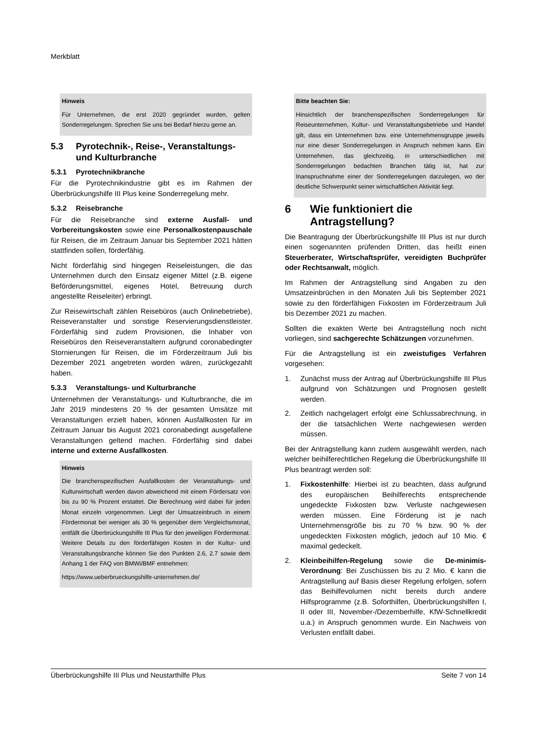Merkblatt
Hinweis
Für Unternehmen, die erst 2020 gegründet wurden, gelten Sonderregelungen. Sprechen Sie uns bei Bedarf hierzu gerne an.
5.3 Pyrotechnik-, Reise-, Veranstaltungs- und Kulturbranche
5.3.1 Pyrotechnikbranche
Für die Pyrotechnikindustrie gibt es im Rahmen der Überbrückungshilfe III Plus keine Sonderregelung mehr.
5.3.2 Reisebranche
Für die Reisebranche sind externe Ausfall- und Vorbereitungskosten sowie eine Personalkostenpauschale für Reisen, die im Zeitraum Januar bis September 2021 hätten stattfinden sollen, förderfähig.
Nicht förderfähig sind hingegen Reiseleistungen, die das Unternehmen durch den Einsatz eigener Mittel (z.B. eigene Beförderungsmittel, eigenes Hotel, Betreuung durch angestellte Reiseleiter) erbringt.
Zur Reisewirtschaft zählen Reisebüros (auch Onlinebetriebe), Reiseveranstalter und sonstige Reservierungsdienstleister. Förderfähig sind zudem Provisionen, die Inhaber von Reisebüros den Reiseveranstaltern aufgrund coronabedingter Stornierungen für Reisen, die im Förderzeitraum Juli bis Dezember 2021 angetreten worden wären, zurückgezahlt haben.
5.3.3 Veranstaltungs- und Kulturbranche
Unternehmen der Veranstaltungs- und Kulturbranche, die im Jahr 2019 mindestens 20 % der gesamten Umsätze mit Veranstaltungen erzielt haben, können Ausfallkosten für im Zeitraum Januar bis August 2021 coronabedingt ausgefallene Veranstaltungen geltend machen. Förderfähig sind dabei interne und externe Ausfallkosten.
Hinweis
Die branchenspezifischen Ausfallkosten der Veranstaltungs- und Kulturwirtschaft werden davon abweichend mit einem Fördersatz von bis zu 90 % Prozent erstattet. Die Berechnung wird dabei für jeden Monat einzeln vorgenommen. Liegt der Umsatzeinbruch in einem Fördermonat bei weniger als 30 % gegenüber dem Vergleichsmonat, entfällt die Überbrückungshilfe III Plus für den jeweiligen Fördermonat. Weitere Details zu den förderfähigen Kosten in der Kultur- und Veranstaltungsbranche können Sie den Punkten 2.6, 2.7 sowie dem Anhang 1 der FAQ von BMWi/BMF entnehmen:
https://www.ueberbrueckungshilfe-unternehmen.de/
Bitte beachten Sie:
Hinsichtlich der branchenspezifischen Sonderregelungen für Reiseunternehmen, Kultur- und Veranstaltungsbetriebe und Handel gilt, dass ein Unternehmen bzw. eine Unternehmensgruppe jeweils nur eine dieser Sonderregelungen in Anspruch nehmen kann. Ein Unternehmen, das gleichzeitig, in unterschiedlichen mit Sonderregelungen bedachten Branchen tätig ist, hat zur Inanspruchnahme einer der Sonderregelungen darzulegen, wo der deutliche Schwerpunkt seiner wirtschaftlichen Aktivität liegt.
6 Wie funktioniert die Antragstellung?
Die Beantragung der Überbrückungshilfe III Plus ist nur durch einen sogenannten prüfenden Dritten, das heißt einen Steuerberater, Wirtschaftsprüfer, vereidigten Buchprüfer oder Rechtsanwalt, möglich.
Im Rahmen der Antragstellung sind Angaben zu den Umsatzeinbrüchen in den Monaten Juli bis September 2021 sowie zu den förderfähigen Fixkosten im Förderzeitraum Juli bis Dezember 2021 zu machen.
Sollten die exakten Werte bei Antragstellung noch nicht vorliegen, sind sachgerechte Schätzungen vorzunehmen.
Für die Antragstellung ist ein zweistufiges Verfahren vorgesehen:
1. Zunächst muss der Antrag auf Überbrückungshilfe III Plus aufgrund von Schätzungen und Prognosen gestellt werden.
2. Zeitlich nachgelagert erfolgt eine Schlussabrechnung, in der die tatsächlichen Werte nachgewiesen werden müssen.
Bei der Antragstellung kann zudem ausgewählt werden, nach welcher beihilferechtlichen Regelung die Überbrückungshilfe III Plus beantragt werden soll:
1. Fixkostenhilfe: Hierbei ist zu beachten, dass aufgrund des europäischen Beihilferechts entsprechende ungedeckte Fixkosten bzw. Verluste nachgewiesen werden müssen. Eine Förderung ist je nach Unternehmensgröße bis zu 70 % bzw. 90 % der ungedeckten Fixkosten möglich, jedoch auf 10 Mio. € maximal gedeckelt.
2. Kleinbeihilfen-Regelung sowie die De-minimis-Verordnung: Bei Zuschüssen bis zu 2 Mio. € kann die Antragstellung auf Basis dieser Regelung erfolgen, sofern das Beihilfevolumen nicht bereits durch andere Hilfsprogramme (z.B. Soforthilfen, Überbrückungshilfen I, II oder III, November-/Dezemberhilfe, KfW-Schnellkredit u.a.) in Anspruch genommen wurde. Ein Nachweis von Verlusten entfällt dabei.
Überbrückungshilfe III Plus und Neustarthilfe Plus Seite 7 von 14